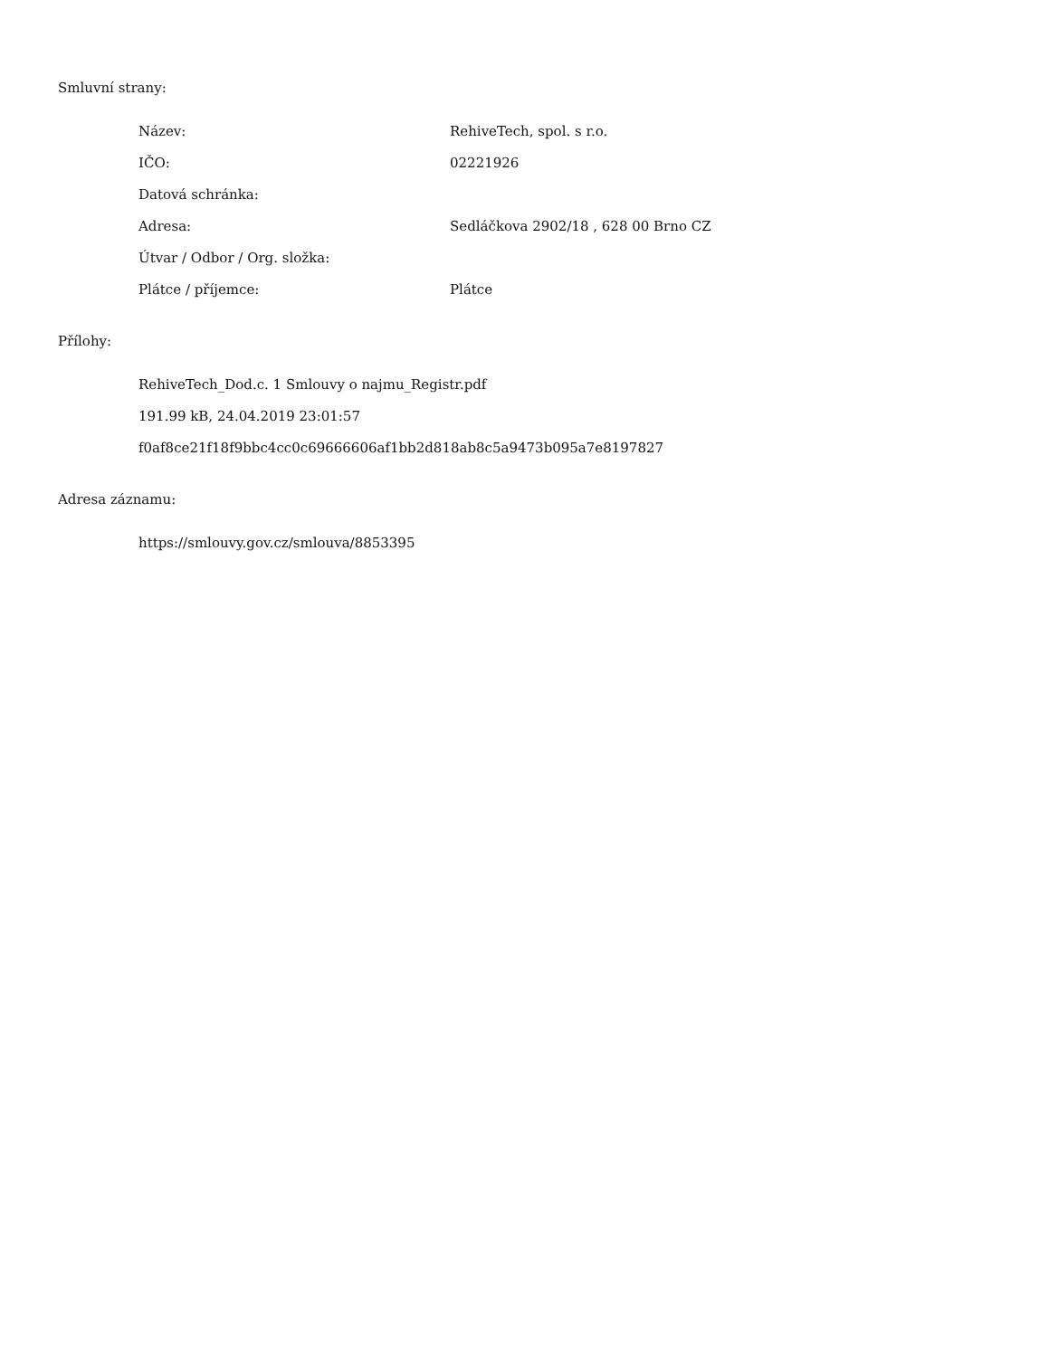Smluvní strany:
| Název: | RehiveTech, spol. s r.o. |
| IČO: | 02221926 |
| Datová schránka: | |
| Adresa: | Sedláčkova 2902/18 , 628 00 Brno CZ |
| Útvar / Odbor / Org. složka: | |
| Plátce / příjemce: | Plátce |
Přílohy:
RehiveTech_Dod.c. 1 Smlouvy o najmu_Registr.pdf
191.99 kB, 24.04.2019 23:01:57
f0af8ce21f18f9bbc4cc0c69666606af1bb2d818ab8c5a9473b095a7e8197827
Adresa záznamu:
https://smlouvy.gov.cz/smlouva/8853395